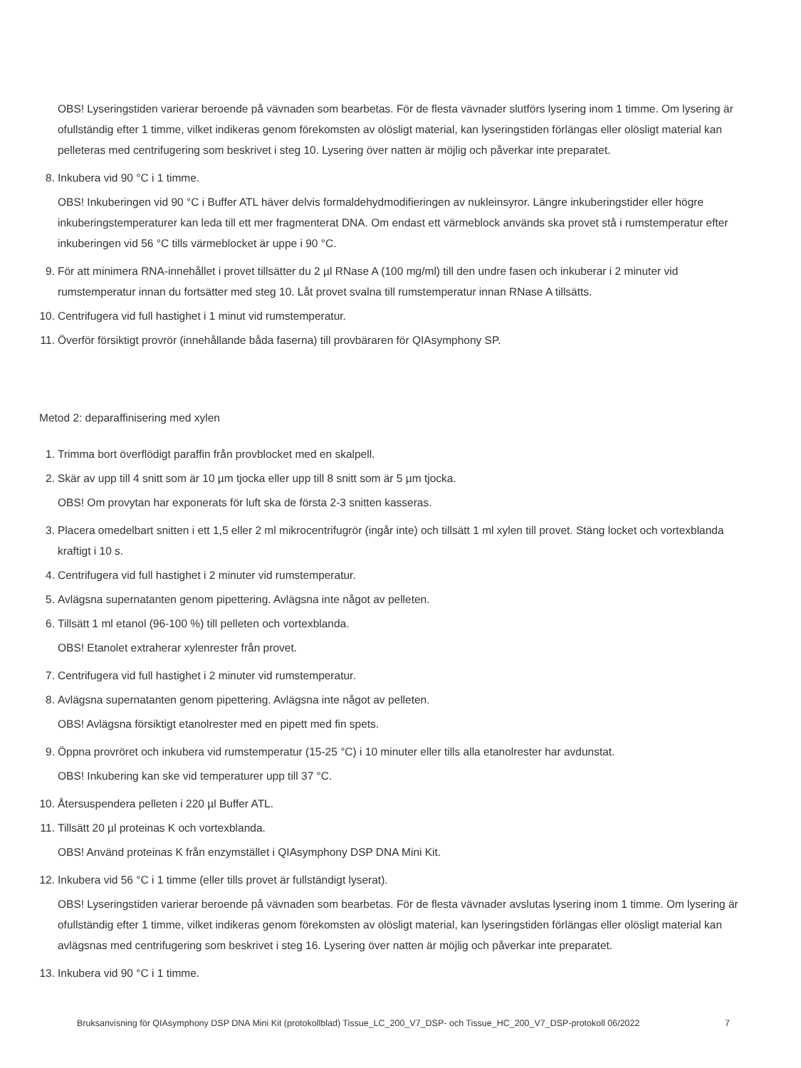OBS! Lyseringstiden varierar beroende på vävnaden som bearbetas. För de flesta vävnader slutförs lysering inom 1 timme. Om lysering är ofullständig efter 1 timme, vilket indikeras genom förekomsten av olösligt material, kan lyseringstiden förlängas eller olösligt material kan pelleteras med centrifugering som beskrivet i steg 10. Lysering över natten är möjlig och påverkar inte preparatet.
8. Inkubera vid 90 °C i 1 timme.
OBS! Inkuberingen vid 90 °C i Buffer ATL häver delvis formaldehydmodifieringen av nukleinsyror. Längre inkuberingstider eller högre inkuberingstemperaturer kan leda till ett mer fragmenterat DNA. Om endast ett värmeblock används ska provet stå i rumstemperatur efter inkuberingen vid 56 °C tills värmeblocket är uppe i 90 °C.
9. För att minimera RNA-innehållet i provet tillsätter du 2 µl RNase A (100 mg/ml) till den undre fasen och inkuberar i 2 minuter vid rumstemperatur innan du fortsätter med steg 10. Låt provet svalna till rumstemperatur innan RNase A tillsätts.
10. Centrifugera vid full hastighet i 1 minut vid rumstemperatur.
11. Överför försiktigt provrör (innehållande båda faserna) till provbäraren för QIAsymphony SP.
Metod 2: deparaffinisering med xylen
1. Trimma bort överflödigt paraffin från provblocket med en skalpell.
2. Skär av upp till 4 snitt som är 10 µm tjocka eller upp till 8 snitt som är 5 µm tjocka.
OBS! Om provytan har exponerats för luft ska de första 2-3 snitten kasseras.
3. Placera omedelbart snitten i ett 1,5 eller 2 ml mikrocentrifugrör (ingår inte) och tillsätt 1 ml xylen till provet. Stäng locket och vortexblanda kraftigt i 10 s.
4. Centrifugera vid full hastighet i 2 minuter vid rumstemperatur.
5. Avlägsna supernatanten genom pipettering. Avlägsna inte något av pelleten.
6. Tillsätt 1 ml etanol (96-100 %) till pelleten och vortexblanda.
OBS! Etanolet extraherar xylenrester från provet.
7. Centrifugera vid full hastighet i 2 minuter vid rumstemperatur.
8. Avlägsna supernatanten genom pipettering. Avlägsna inte något av pelleten.
OBS! Avlägsna försiktigt etanolrester med en pipett med fin spets.
9. Öppna provröret och inkubera vid rumstemperatur (15-25 °C) i 10 minuter eller tills alla etanolrester har avdunstat.
OBS! Inkubering kan ske vid temperaturer upp till 37 °C.
10. Återsuspendera pelleten i 220 µl Buffer ATL.
11. Tillsätt 20 µl proteinas K och vortexblanda.
OBS! Använd proteinas K från enzymstället i QIAsymphony DSP DNA Mini Kit.
12. Inkubera vid 56 °C i 1 timme (eller tills provet är fullständigt lyserat).
OBS! Lyseringstiden varierar beroende på vävnaden som bearbetas. För de flesta vävnader avslutas lysering inom 1 timme. Om lysering är ofullständig efter 1 timme, vilket indikeras genom förekomsten av olösligt material, kan lyseringstiden förlängas eller olösligt material kan avlägsnas med centrifugering som beskrivet i steg 16. Lysering över natten är möjlig och påverkar inte preparatet.
13. Inkubera vid 90 °C i 1 timme.
Bruksanvisning för QIAsymphony DSP DNA Mini Kit (protokollblad) Tissue_LC_200_V7_DSP- och Tissue_HC_200_V7_DSP-protokoll 06/2022 7